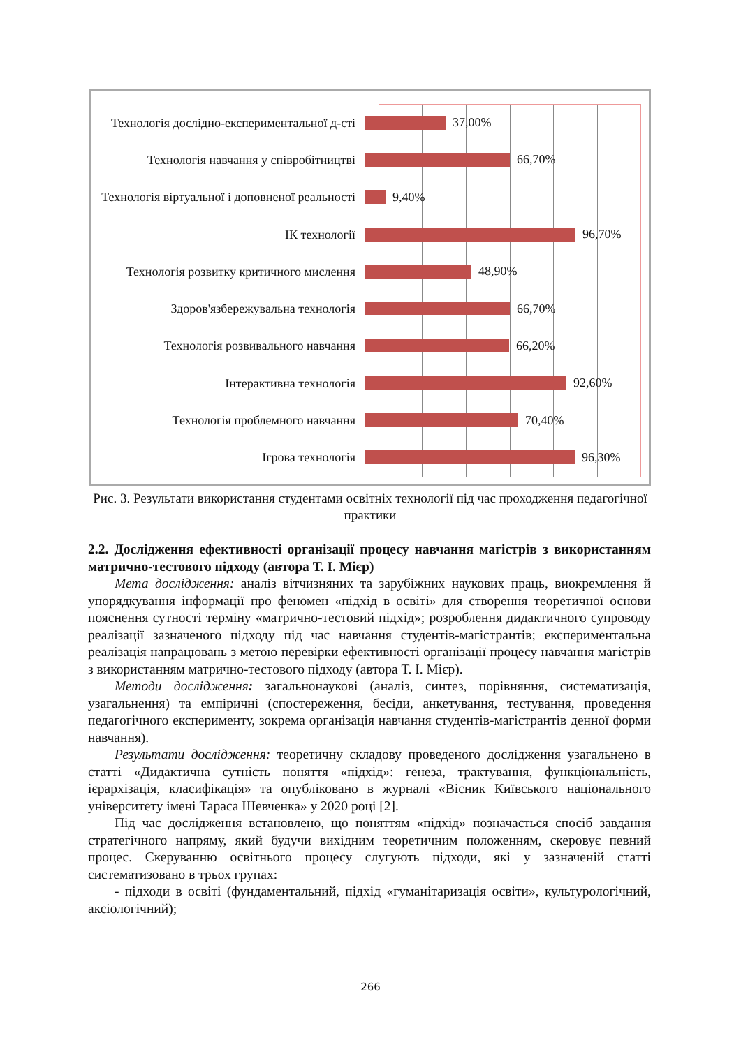Технологія дослідно-експериментальної д-сті
37,00%
Технологія навчання у співробітництві
66,70%
Технологія віртуальної і доповненої реальності
9,40%
ІК технології
96,70%
Технологія розвитку критичного мислення
48,90%
Здоров'язбережувальна технологія
66,70%
Технологія розвивального навчання
66,20%
Інтерактивна технологія
92,60%
Технологія проблемного навчання
70,40%
Ігрова технологія
96,30%
Рис. 3. Результати використання студентами освітніх технології під час проходження педагогічної практики
2.2. Дослідження ефективності організації процесу навчання магістрів з використанням матрично-тестового підходу (автора Т. І. Мієр)
Мета дослідження: аналіз вітчизняних та зарубіжних наукових праць, виокремлення й упорядкування інформації про феномен «підхід в освіті» для створення теоретичної основи пояснення сутності терміну «матрично-тестовий підхід»; розроблення дидактичного супроводу реалізації зазначеного підходу під час навчання студентів-магістрантів; експериментальна реалізація напрацювань з метою перевірки ефективності організації процесу навчання магістрів з використанням матрично-тестового підходу (автора Т. І. Мієр).
Методи дослідження: загальнонаукові (аналіз, синтез, порівняння, систематизація, узагальнення) та емпіричні (спостереження, бесіди, анкетування, тестування, проведення педагогічного експерименту, зокрема організація навчання студентів-магістрантів денної форми навчання).
Результати дослідження: теоретичну складову проведеного дослідження узагальнено в статті «Дидактична сутність поняття «підхід»: генеза, трактування, функціональність, ієрархізація, класифікація» та опубліковано в журналі «Вісник Київського національного університету імені Тараса Шевченка» у 2020 році [2].
Під час дослідження встановлено, що поняттям «підхід» позначається спосіб завдання стратегічного напряму, який будучи вихідним теоретичним положенням, скеровує певний процес. Скеруванню освітнього процесу слугують підходи, які у зазначеній статті систематизовано в трьох групах:
- підходи в освіті (фундаментальний, підхід «гуманітаризація освіти», культурологічний, аксіологічний);
266